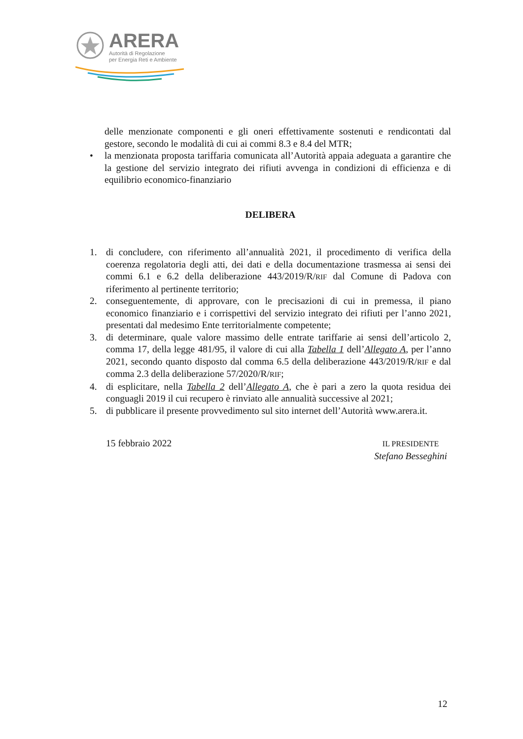ARERA
Autorità di Regolazione
per Energia Reti e Ambiente
delle menzionate componenti e gli oneri effettivamente sostenuti e rendicontati dal gestore, secondo le modalità di cui ai commi 8.3 e 8.4 del MTR;
• la menzionata proposta tariffaria comunicata all’Autorità appaia adeguata a garantire che la gestione del servizio integrato dei rifiuti avvenga in condizioni di efficienza e di equilibrio economico-finanziario
DELIBERA
1. di concludere, con riferimento all’annualità 2021, il procedimento di verifica della coerenza regolatoria degli atti, dei dati e della documentazione trasmessa ai sensi dei commi 6.1 e 6.2 della deliberazione 443/2019/R/RIF dal Comune di Padova con riferimento al pertinente territorio;
2. conseguentemente, di approvare, con le precisazioni di cui in premessa, il piano economico finanziario e i corrispettivi del servizio integrato dei rifiuti per l’anno 2021, presentati dal medesimo Ente territorialmente competente;
3. di determinare, quale valore massimo delle entrate tariffarie ai sensi dell’articolo 2, comma 17, della legge 481/95, il valore di cui alla Tabella 1 dell’Allegato A, per l’anno 2021, secondo quanto disposto dal comma 6.5 della deliberazione 443/2019/R/RIF e dal comma 2.3 della deliberazione 57/2020/R/RIF;
4. di esplicitare, nella Tabella 2 dell’Allegato A, che è pari a zero la quota residua dei conguagli 2019 il cui recupero è rinviato alle annualità successive al 2021;
5. di pubblicare il presente provvedimento sul sito internet dell’Autorità www.arera.it.
15 febbraio 2022
IL PRESIDENTE
Stefano Besseghini
12